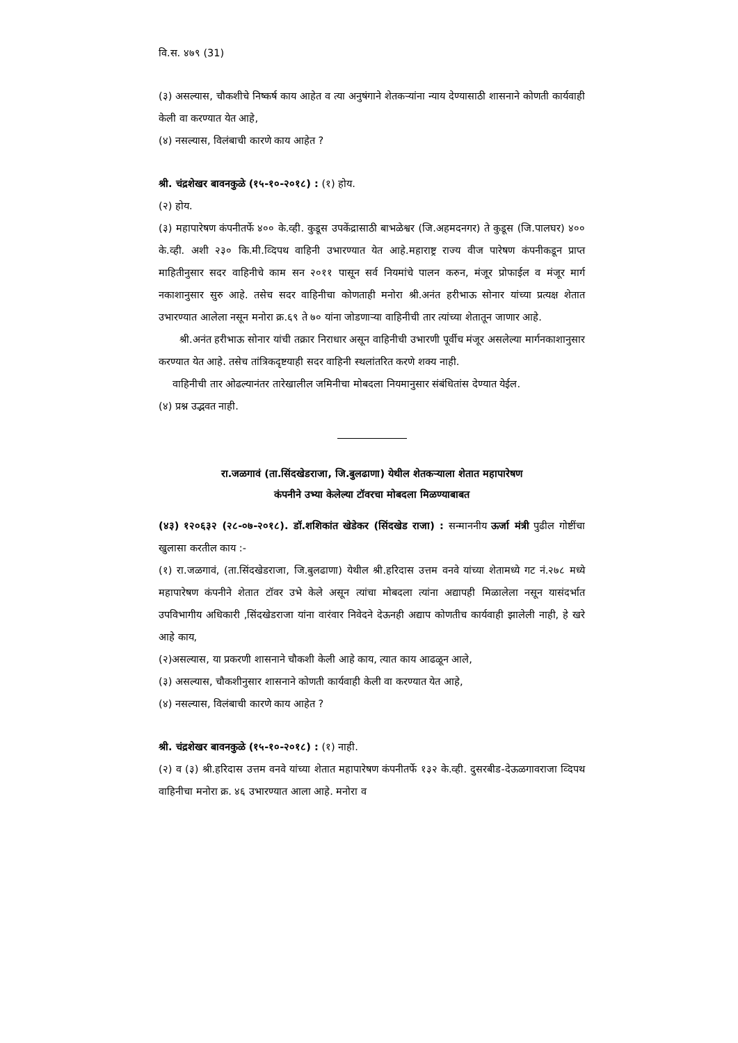वि.स. ४७९ (31)
(३) असल्यास, चौकशीचे निष्कर्ष काय आहेत व त्या अनुषंगाने शेतकऱ्यांना न्याय देण्यासाठी शासनाने कोणती कार्यवाही केली वा करण्यात येत आहे,
(४) नसल्यास, विलंबाची कारणे काय आहेत ?
श्री. चंद्रशेखर बावनकुळे (१५-१०-२०१८) : (१) होय.
(२) होय.
(३) महापारेषण कंपनीतर्फे ४०० के.व्ही. कुडूस उपकेंद्रासाठी बाभळेश्वर (जि.अहमदनगर) ते कुडूस (जि.पालघर) ४०० के.व्ही. अशी २३० कि.मी.व्दिपथ वाहिनी उभारण्यात येत आहे.महाराष्ट्र राज्य वीज पारेषण कंपनीकडून प्राप्त माहितीनुसार सदर वाहिनीचे काम सन २०११ पासून सर्व नियमांचे पालन करुन, मंजूर प्रोफाईल व मंजूर मार्ग नकाशानुसार सुरु आहे. तसेच सदर वाहिनीचा कोणताही मनोरा श्री.अनंत हरीभाऊ सोनार यांच्या प्रत्यक्ष शेतात उभारण्यात आलेला नसून मनोरा क्र.६९ ते ७० यांना जोडणाऱ्या वाहिनीची तार त्यांच्या शेतातून जाणार आहे.
श्री.अनंत हरीभाऊ सोनार यांची तक्रार निराधार असून वाहिनीची उभारणी पूर्वीच मंजूर असलेल्या मार्गनकाशानुसार करण्यात येत आहे. तसेच तांत्रिकदृष्टयाही सदर वाहिनी स्थलांतरित करणे शक्य नाही.
वाहिनीची तार ओढल्यानंतर तारेखालील जमिनीचा मोबदला नियमानुसार संबंधितांस देण्यात येईल.
(४) प्रश्न उद्भवत नाही.
रा.जळगावं (ता.सिंदखेडराजा, जि.बुलढाणा) येथील शेतकऱ्याला शेतात महापारेषण
कंपनीने उभ्या केलेल्या टॉवरचा मोबदला मिळण्याबाबत
(४३) १२०६३२ (२८-०७-२०१८). डॉ.शशिकांत खेडेकर (सिंदखेड राजा) : सन्माननीय ऊर्जा मंत्री पुढील गोष्टींचा खुलासा करतील काय :-
(१) रा.जळगावं, (ता.सिंदखेडराजा, जि.बुलढाणा) येथील श्री.हरिदास उत्तम वनवे यांच्या शेतामध्ये गट नं.२७८ मध्ये महापारेषण कंपनीने शेतात टॉवर उभे केले असून त्यांचा मोबदला त्यांना अद्यापही मिळालेला नसून यासंदर्भात उपविभागीय अधिकारी ,सिंदखेडराजा यांना वारंवार निवेदने देऊनही अद्याप कोणतीच कार्यवाही झालेली नाही, हे खरे आहे काय,
(२)असल्यास, या प्रकरणी शासनाने चौकशी केली आहे काय, त्यात काय आढळून आले,
(३) असल्यास, चौकशीनुसार शासनाने कोणती कार्यवाही केली वा करण्यात येत आहे,
(४) नसल्यास, विलंबाची कारणे काय आहेत ?
श्री. चंद्रशेखर बावनकुळे (१५-१०-२०१८) : (१) नाही.
(२) व (३) श्री.हरिदास उत्तम वनवे यांच्या शेतात महापारेषण कंपनीतर्फे १३२ के.व्ही. दुसरबीड-देऊळगावराजा व्दिपथ वाहिनीचा मनोरा क्र. ४६ उभारण्यात आला आहे. मनोरा व